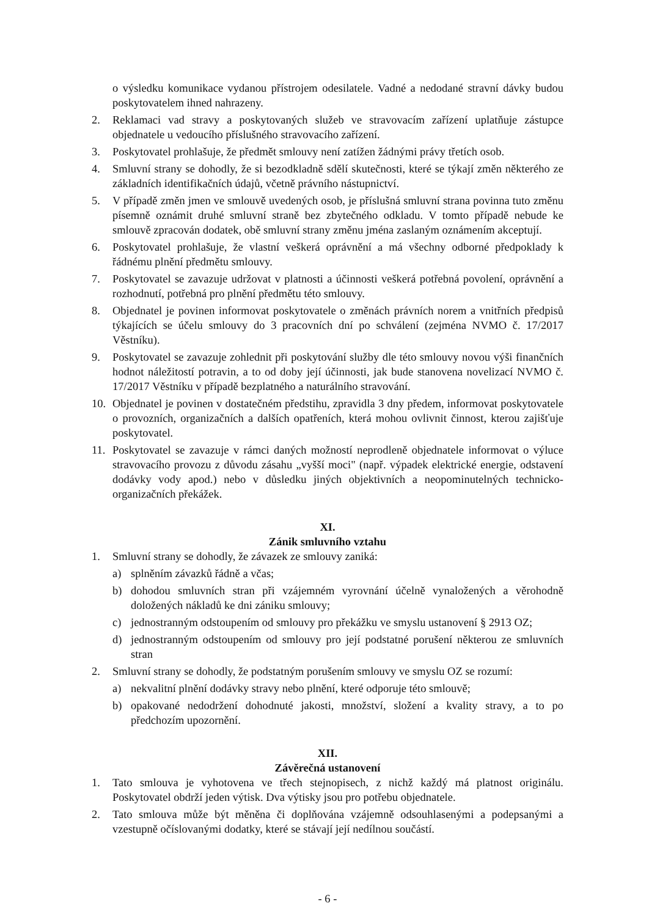o výsledku komunikace vydanou přístrojem odesilatele. Vadné a nedodané stravní dávky budou poskytovatelem ihned nahrazeny.
2. Reklamaci vad stravy a poskytovaných služeb ve stravovacím zařízení uplatňuje zástupce objednatele u vedoucího příslušného stravovacího zařízení.
3. Poskytovatel prohlašuje, že předmět smlouvy není zatížen žádnými právy třetích osob.
4. Smluvní strany se dohodly, že si bezodkladně sdělí skutečnosti, které se týkají změn některého ze základních identifikačních údajů, včetně právního nástupnictví.
5. V případě změn jmen ve smlouvě uvedených osob, je příslušná smluvní strana povinna tuto změnu písemně oznámit druhé smluvní straně bez zbytečného odkladu. V tomto případě nebude ke smlouvě zpracován dodatek, obě smluvní strany změnu jména zaslaným oznámením akceptují.
6. Poskytovatel prohlašuje, že vlastní veškerá oprávnění a má všechny odborné předpoklady k řádnému plnění předmětu smlouvy.
7. Poskytovatel se zavazuje udržovat v platnosti a účinnosti veškerá potřebná povolení, oprávnění a rozhodnutí, potřebná pro plnění předmětu této smlouvy.
8. Objednatel je povinen informovat poskytovatele o změnách právních norem a vnitřních předpisů týkajících se účelu smlouvy do 3 pracovních dní po schválení (zejména NVMO č. 17/2017 Věstníku).
9. Poskytovatel se zavazuje zohlednit při poskytování služby dle této smlouvy novou výši finančních hodnot náležitostí potravin, a to od doby její účinnosti, jak bude stanovena novelizací NVMO č. 17/2017 Věstníku v případě bezplatného a naturálního stravování.
10. Objednatel je povinen v dostatečném předstihu, zpravidla 3 dny předem, informovat poskytovatele o provozních, organizačních a dalších opatřeních, která mohou ovlivnit činnost, kterou zajišťuje poskytovatel.
11. Poskytovatel se zavazuje v rámci daných možností neprodleně objednatele informovat o výluce stravovacího provozu z důvodu zásahu „vyšší moci" (např. výpadek elektrické energie, odstavení dodávky vody apod.) nebo v důsledku jiných objektivních a neopominutelných technicko-organizačních překážek.
XI.
Zánik smluvního vztahu
1. Smluvní strany se dohodly, že závazek ze smlouvy zaniká:
a) splněním závazků řádně a včas;
b) dohodou smluvních stran při vzájemném vyrovnání účelně vynaložených a věrohodně doložených nákladů ke dni zániku smlouvy;
c) jednostranným odstoupením od smlouvy pro překážku ve smyslu ustanovení § 2913 OZ;
d) jednostranným odstoupením od smlouvy pro její podstatné porušení některou ze smluvních stran
2. Smluvní strany se dohodly, že podstatným porušením smlouvy ve smyslu OZ se rozumí:
a) nekvalitní plnění dodávky stravy nebo plnění, které odporuje této smlouvě;
b) opakované nedodržení dohodnuté jakosti, množství, složení a kvality stravy, a to po předchozím upozornění.
XII.
Závěrečná ustanovení
1. Tato smlouva je vyhotovena ve třech stejnopisech, z nichž každý má platnost originálu. Poskytovatel obdrží jeden výtisk. Dva výtisky jsou pro potřebu objednatele.
2. Tato smlouva může být měněna či doplňována vzájemně odsouhlasenými a podepsanými a vzestupně očíslovanými dodatky, které se stávají její nedílnou součástí.
- 6 -